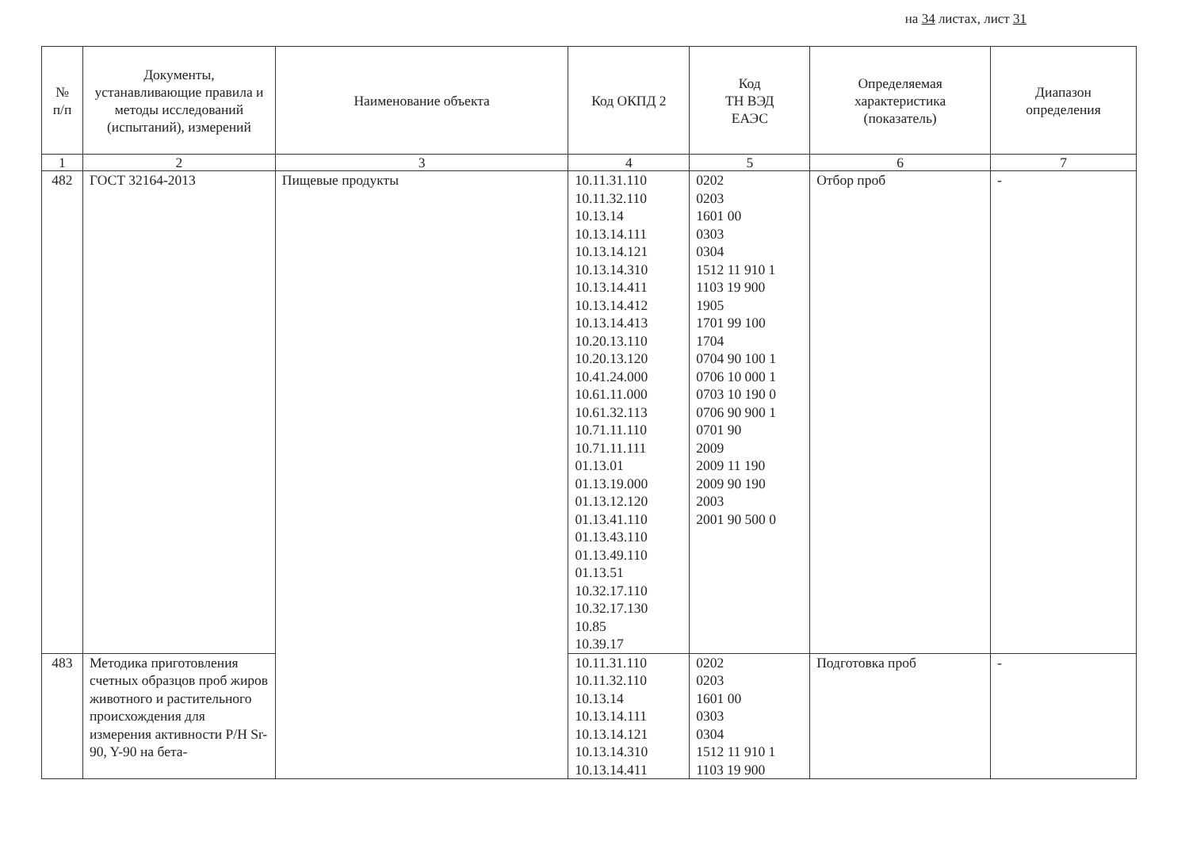на 34 листах, лист 31
| № п/п | Документы, устанавливающие правила и методы исследований (испытаний), измерений | Наименование объекта | Код ОКПД 2 | Код ТН ВЭД ЕАЭС | Определяемая характеристика (показатель) | Диапазон определения |
| --- | --- | --- | --- | --- | --- | --- |
| 1 | 2 | 3 | 4 | 5 | 6 | 7 |
| 482 | ГОСТ 32164-2013 | Пищевые продукты | 10.11.31.110 10.11.32.110 10.13.14 10.13.14.111 10.13.14.121 10.13.14.310 10.13.14.411 10.13.14.412 10.13.14.413 10.20.13.110 10.20.13.120 10.41.24.000 10.61.11.000 10.61.32.113 10.71.11.110 10.71.11.111 01.13.01 01.13.19.000 01.13.12.120 01.13.41.110 01.13.43.110 01.13.49.110 01.13.51 10.32.17.110 10.32.17.130 10.85 10.39.17 | 0202 0203 1601 00 0303 0304 1512 11 910 1 1103 19 900 1905 1701 99 100 1704 0704 90 100 1 0706 10 000 1 0703 10 190 0 0706 90 900 1 0701 90 2009 2009 11 190 2009 90 190 2003 2001 90 500 0 | Отбор проб | - |
| 483 | Методика приготовления счетных образцов проб жиров животного и растительного происхождения для измерения активности Р/Н Sr-90, Y-90 на бета- | | 10.11.31.110 10.11.32.110 10.13.14 10.13.14.111 10.13.14.121 10.13.14.310 10.13.14.411 | 0202 0203 1601 00 0303 0304 1512 11 910 1 1103 19 900 | Подготовка проб | - |